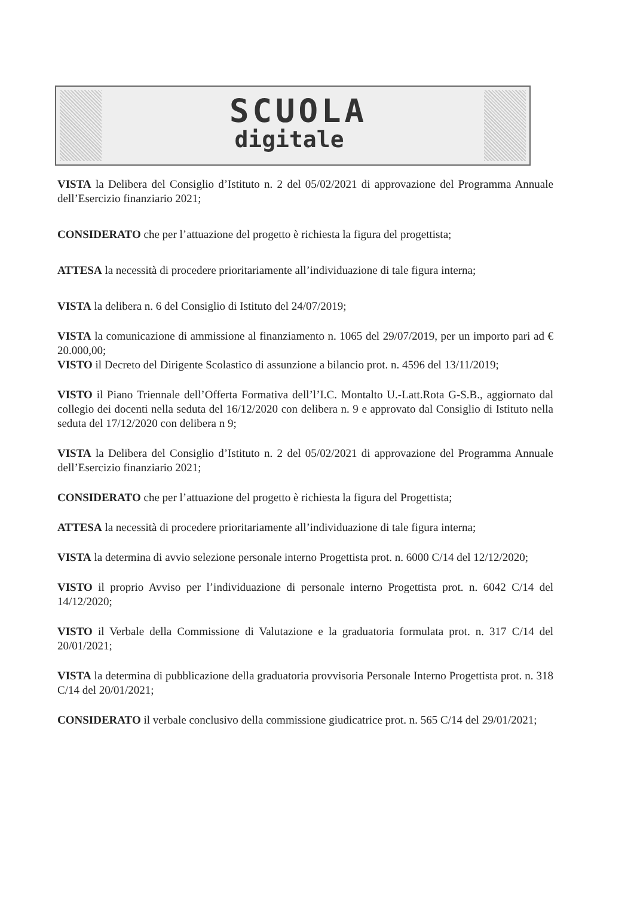SCUOLA
digitale
VISTA la Delibera del Consiglio d’Istituto n. 2 del 05/02/2021 di approvazione del Programma Annuale dell’Esercizio finanziario 2021;
CONSIDERATO che per l’attuazione del progetto è richiesta la figura del progettista;
ATTESA la necessità di procedere prioritariamente all’individuazione di tale figura interna;
VISTA la delibera n. 6 del Consiglio di Istituto del 24/07/2019;
VISTA la comunicazione di ammissione al finanziamento n. 1065 del 29/07/2019, per un importo pari ad € 20.000,00;
VISTO il Decreto del Dirigente Scolastico di assunzione a bilancio prot. n. 4596 del 13/11/2019;
VISTO il Piano Triennale dell’Offerta Formativa dell’l’I.C. Montalto U.-Latt.Rota G-S.B., aggiornato dal collegio dei docenti nella seduta del 16/12/2020 con delibera n. 9 e approvato dal Consiglio di Istituto nella seduta del 17/12/2020 con delibera n 9;
VISTA la Delibera del Consiglio d’Istituto n. 2 del 05/02/2021 di approvazione del Programma Annuale dell’Esercizio finanziario 2021;
CONSIDERATO che per l’attuazione del progetto è richiesta la figura del Progettista;
ATTESA la necessità di procedere prioritariamente all’individuazione di tale figura interna;
VISTA la determina di avvio selezione personale interno Progettista prot. n. 6000 C/14 del 12/12/2020;
VISTO il proprio Avviso per l’individuazione di personale interno Progettista prot. n. 6042 C/14 del 14/12/2020;
VISTO il Verbale della Commissione di Valutazione e la graduatoria formulata prot. n. 317 C/14 del 20/01/2021;
VISTA la determina di pubblicazione della graduatoria provvisoria Personale Interno Progettista prot. n. 318 C/14 del 20/01/2021;
CONSIDERATO il verbale conclusivo della commissione giudicatrice prot. n. 565 C/14 del 29/01/2021;